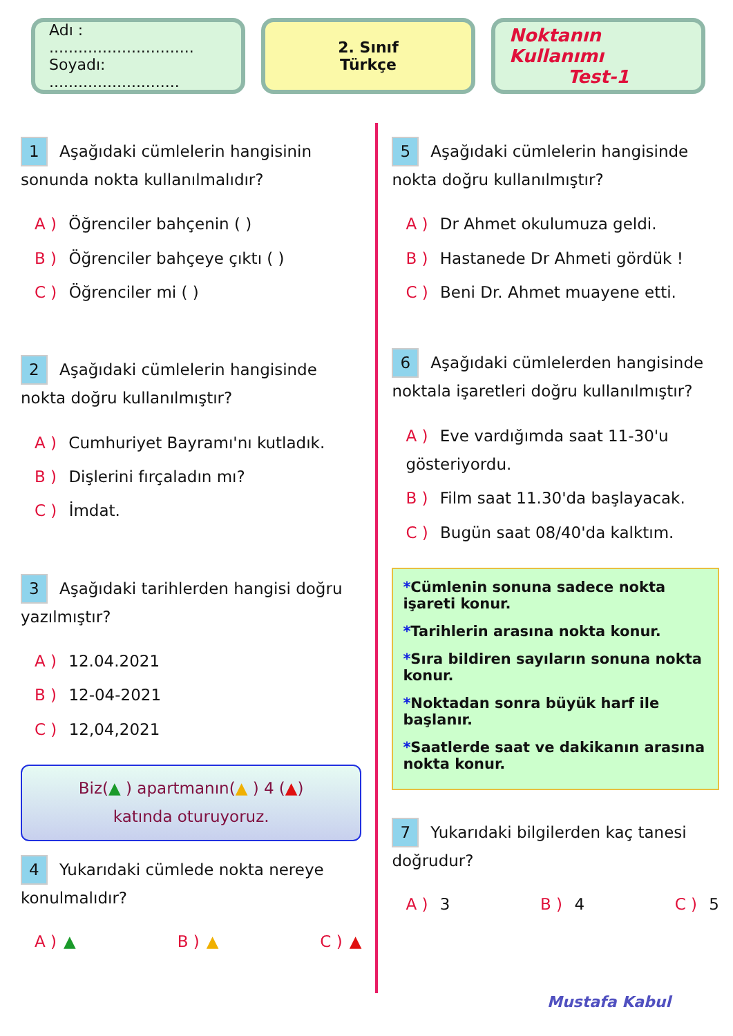Adı : ..............................
Soyadı: ...........................
2. Sınıf
Türkçe
Noktanın Kullanımı
Test-1
1 Aşağıdaki cümlelerin hangisinin sonunda nokta kullanılmalıdır?
A ) Öğrenciler bahçenin ( )
B ) Öğrenciler bahçeye çıktı ( )
C ) Öğrenciler mi ( )
2 Aşağıdaki cümlelerin hangisinde nokta doğru kullanılmıştır?
A ) Cumhuriyet Bayramı'nı kutladık.
B ) Dişlerini fırçaladın mı?
C ) İmdat.
3 Aşağıdaki tarihlerden hangisi doğru yazılmıştır?
A ) 12.04.2021
B ) 12-04-2021
C ) 12,04,2021
Biz(▲ ) apartmanın(▲ ) 4 (▲)
katında oturuyoruz.
4 Yukarıdaki cümlede nokta nereye konulmalıdır?
A ) ▲ B ) ▲ C ) ▲
5 Aşağıdaki cümlelerin hangisinde nokta doğru kullanılmıştır?
A ) Dr Ahmet okulumuza geldi.
B ) Hastanede Dr Ahmeti gördük !
C ) Beni Dr. Ahmet muayene etti.
6 Aşağıdaki cümlelerden hangisinde noktala işaretleri doğru kullanılmıştır?
A ) Eve vardığımda saat 11-30'u gösteriyordu.
B ) Film saat 11.30'da başlayacak.
C ) Bugün saat 08/40'da kalktım.
*Cümlenin sonuna sadece nokta işareti konur.
*Tarihlerin arasına nokta konur.
*Sıra bildiren sayıların sonuna nokta konur.
*Noktadan sonra büyük harf ile başlanır.
*Saatlerde saat ve dakikanın arasına nokta konur.
7 Yukarıdaki bilgilerden kaç tanesi doğrudur?
A ) 3 B ) 4 C ) 5
Mustafa Kabul